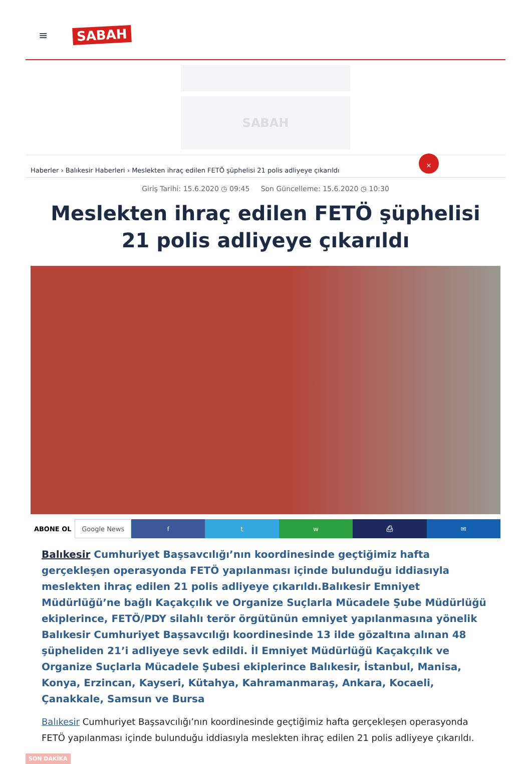≡ SABAH
SABAH
Haberler › Balıkesir Haberleri › Meslekten ihraç edilen FETÖ şüphelisi 21 polis adliyeye çıkarıldı
×
Giriş Tarihi: 15.6.2020 ◷ 09:45 Son Güncelleme: 15.6.2020 ◷ 10:30
Meslekten ihraç edilen FETÖ şüphelisi 21 polis adliyeye çıkarıldı
ABONE OL Google News f t w ⎙ ✉
Balıkesir Cumhuriyet Başsavcılığı’nın koordinesinde geçtiğimiz hafta gerçekleşen operasyonda FETÖ yapılanması içinde bulunduğu iddiasıyla meslekten ihraç edilen 21 polis adliyeye çıkarıldı.Balıkesir Emniyet Müdürlüğü’ne bağlı Kaçakçılık ve Organize Suçlarla Mücadele Şube Müdürlüğü ekiplerince, FETÖ/PDY silahlı terör örgütünün emniyet yapılanmasına yönelik Balıkesir Cumhuriyet Başsavcılığı koordinesinde 13 ilde gözaltına alınan 48 şüpheliden 21’i adliyeye sevk edildi. İl Emniyet Müdürlüğü Kaçakçılık ve Organize Suçlarla Mücadele Şubesi ekiplerince Balıkesir, İstanbul, Manisa, Konya, Erzincan, Kayseri, Kütahya, Kahramanmaraş, Ankara, Kocaeli, Çanakkale, Samsun ve Bursa
Balıkesir Cumhuriyet Başsavcılığı’nın koordinesinde geçtiğimiz hafta gerçekleşen operasyonda FETÖ yapılanması içinde bulunduğu iddiasıyla meslekten ihraç edilen 21 polis adliyeye çıkarıldı.
SON DAKİKA